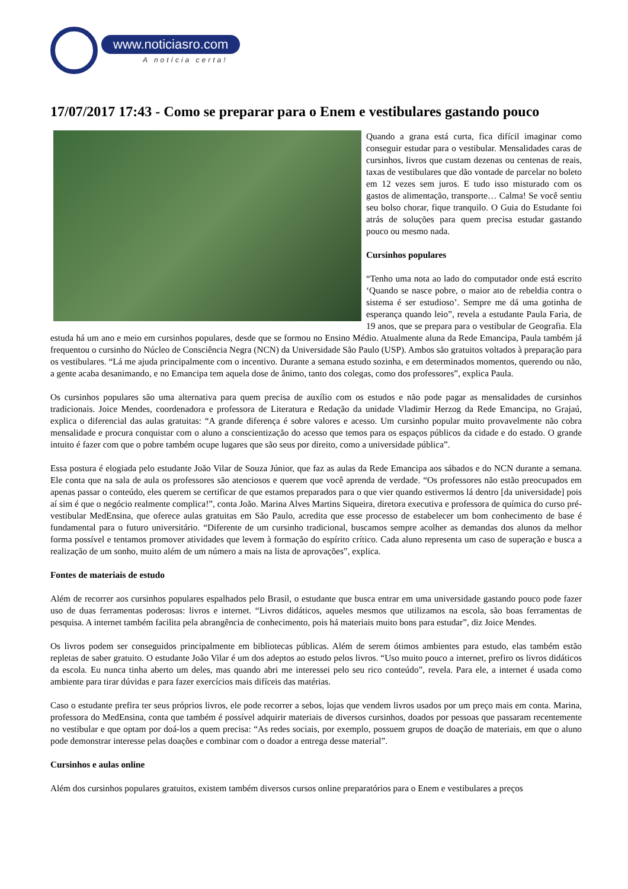www.noticiasro.com
A notícia certa!
17/07/2017 17:43 - Como se preparar para o Enem e vestibulares gastando pouco
Quando a grana está curta, fica difícil imaginar como conseguir estudar para o vestibular. Mensalidades caras de cursinhos, livros que custam dezenas ou centenas de reais, taxas de vestibulares que dão vontade de parcelar no boleto em 12 vezes sem juros. E tudo isso misturado com os gastos de alimentação, transporte… Calma! Se você sentiu seu bolso chorar, fique tranquilo. O Guia do Estudante foi atrás de soluções para quem precisa estudar gastando pouco ou mesmo nada.
Cursinhos populares
“Tenho uma nota ao lado do computador onde está escrito ‘Quando se nasce pobre, o maior ato de rebeldia contra o sistema é ser estudioso’. Sempre me dá uma gotinha de esperança quando leio”, revela a estudante Paula Faria, de 19 anos, que se prepara para o vestibular de Geografia. Ela estuda há um ano e meio em cursinhos populares, desde que se formou no Ensino Médio. Atualmente aluna da Rede Emancipa, Paula também já frequentou o cursinho do Núcleo de Consciência Negra (NCN) da Universidade São Paulo (USP). Ambos são gratuitos voltados à preparação para os vestibulares. “Lá me ajuda principalmente com o incentivo. Durante a semana estudo sozinha, e em determinados momentos, querendo ou não, a gente acaba desanimando, e no Emancipa tem aquela dose de ânimo, tanto dos colegas, como dos professores”, explica Paula.
Os cursinhos populares são uma alternativa para quem precisa de auxílio com os estudos e não pode pagar as mensalidades de cursinhos tradicionais. Joice Mendes, coordenadora e professora de Literatura e Redação da unidade Vladimir Herzog da Rede Emancipa, no Grajaú, explica o diferencial das aulas gratuitas: “A grande diferença é sobre valores e acesso. Um cursinho popular muito provavelmente não cobra mensalidade e procura conquistar com o aluno a conscientização do acesso que temos para os espaços públicos da cidade e do estado. O grande intuito é fazer com que o pobre também ocupe lugares que são seus por direito, como a universidade pública”.
Essa postura é elogiada pelo estudante João Vilar de Souza Júnior, que faz as aulas da Rede Emancipa aos sábados e do NCN durante a semana. Ele conta que na sala de aula os professores são atenciosos e querem que você aprenda de verdade. “Os professores não estão preocupados em apenas passar o conteúdo, eles querem se certificar de que estamos preparados para o que vier quando estivermos lá dentro [da universidade] pois aí sim é que o negócio realmente complica!”, conta João. Marina Alves Martins Siqueira, diretora executiva e professora de química do curso pré-vestibular MedEnsina, que oferece aulas gratuitas em São Paulo, acredita que esse processo de estabelecer um bom conhecimento de base é fundamental para o futuro universitário. “Diferente de um cursinho tradicional, buscamos sempre acolher as demandas dos alunos da melhor forma possível e tentamos promover atividades que levem à formação do espírito crítico. Cada aluno representa um caso de superação e busca a realização de um sonho, muito além de um número a mais na lista de aprovações”, explica.
Fontes de materiais de estudo
Além de recorrer aos cursinhos populares espalhados pelo Brasil, o estudante que busca entrar em uma universidade gastando pouco pode fazer uso de duas ferramentas poderosas: livros e internet. “Livros didáticos, aqueles mesmos que utilizamos na escola, são boas ferramentas de pesquisa. A internet também facilita pela abrangência de conhecimento, pois há materiais muito bons para estudar”, diz Joice Mendes.
Os livros podem ser conseguidos principalmente em bibliotecas públicas. Além de serem ótimos ambientes para estudo, elas também estão repletas de saber gratuito. O estudante João Vilar é um dos adeptos ao estudo pelos livros. “Uso muito pouco a internet, prefiro os livros didáticos da escola. Eu nunca tinha aberto um deles, mas quando abri me interessei pelo seu rico conteúdo”, revela. Para ele, a internet é usada como ambiente para tirar dúvidas e para fazer exercícios mais difíceis das matérias.
Caso o estudante prefira ter seus próprios livros, ele pode recorrer a sebos, lojas que vendem livros usados por um preço mais em conta. Marina, professora do MedEnsina, conta que também é possível adquirir materiais de diversos cursinhos, doados por pessoas que passaram recentemente no vestibular e que optam por doá-los a quem precisa: “As redes sociais, por exemplo, possuem grupos de doação de materiais, em que o aluno pode demonstrar interesse pelas doações e combinar com o doador a entrega desse material”.
Cursinhos e aulas online
Além dos cursinhos populares gratuitos, existem também diversos cursos online preparatórios para o Enem e vestibulares a preços